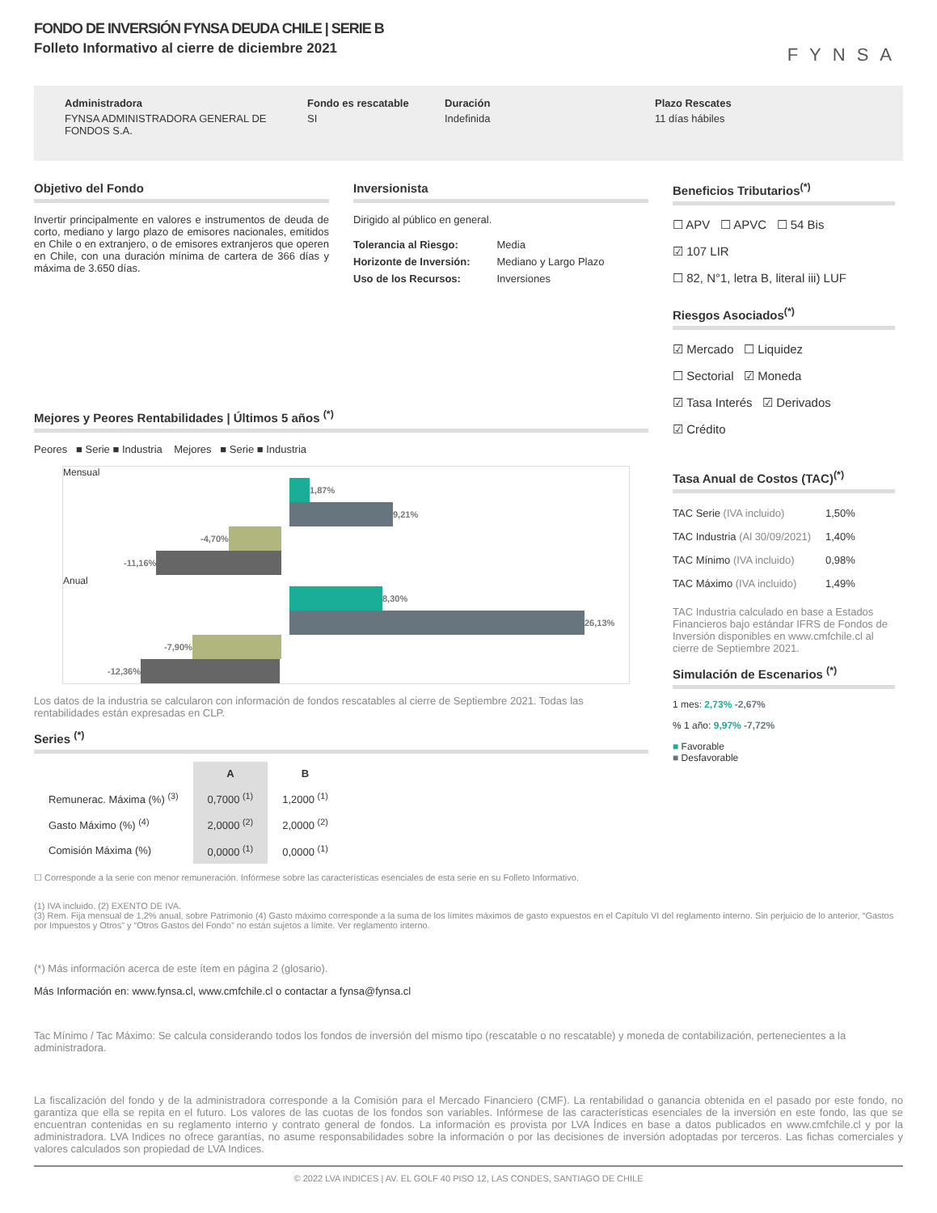FONDO DE INVERSIÓN FYNSA DEUDA CHILE | SERIE B
Folleto Informativo al cierre de diciembre 2021
FYNSA
Administradora
FYNSA ADMINISTRADORA GENERAL DE FONDOS S.A.
Fondo es rescatable
SI
Duración
Indefinida
Plazo Rescates
11 días hábiles
Objetivo del Fondo
Invertir principalmente en valores e instrumentos de deuda de corto, mediano y largo plazo de emisores nacionales, emitidos en Chile o en extranjero, o de emisores extranjeros que operen en Chile, con una duración mínima de cartera de 366 días y máxima de 3.650 días.
Inversionista
Dirigido al público en general.
| Tolerancia al Riesgo: | Media |
| Horizonte de Inversión: | Mediano y Largo Plazo |
| Uso de los Recursos: | Inversiones |
Mejores y Peores Rentabilidades | Últimos 5 años <sup>(*)</sup>
Peores ■ Serie ■ Industria Mejores ■ Serie ■ Industria
Mensual
1,87%
9,21%
-4,70%
-11,16%
Anual
8,30%
26,13%
-7,90%
-12,36%
Los datos de la industria se calcularon con información de fondos rescatables al cierre de Septiembre 2021. Todas las rentabilidades están expresadas en CLP.
Series <sup>(*)</sup>
| | A | B |
| --- | --- | --- |
| Remunerac. Máxima (%) <sup>(3)</sup> | 0,7000 <sup>(1)</sup> | 1,2000 <sup>(1)</sup> |
| Gasto Máximo (%) <sup>(4)</sup> | 2,0000 <sup>(2)</sup> | 2,0000 <sup>(2)</sup> |
| Comisión Máxima (%) | 0,0000 <sup>(1)</sup> | 0,0000 <sup>(1)</sup> |
☐ Corresponde a la serie con menor remuneración. Infórmese sobre las características esenciales de esta serie en su Folleto Informativo.
Beneficios Tributarios<sup>(*)</sup>
☐ APV ☐ APVC ☐ 54 Bis
☑ 107 LIR
☐ 82, N°1, letra B, literal iii) LUF
Riesgos Asociados<sup>(*)</sup>
☑ Mercado ☐ Liquidez
☐ Sectorial ☑ Moneda
☑ Tasa Interés ☑ Derivados
☑ Crédito
Tasa Anual de Costos (TAC)<sup>(*)</sup>
| TAC Serie (IVA incluido) | 1,50% |
| TAC Industria (Al 30/09/2021) | 1,40% |
| TAC Mínimo (IVA incluido) | 0,98% |
| TAC Máximo (IVA incluido) | 1,49% |
TAC Industria calculado en base a Estados Financieros bajo estándar IFRS de Fondos de Inversión disponibles en www.cmfchile.cl al cierre de Septiembre 2021.
Simulación de Escenarios <sup>(*)</sup>
1 mes: 2,73% -2,67%
% 1 año: 9,97% -7,72%
■ Favorable
■ Desfavorable
(1) IVA incluido. (2) EXENTO DE IVA.
(3) Rem. Fija mensual de 1,2% anual, sobre Patrimonio (4) Gasto máximo corresponde a la suma de los límites máximos de gasto expuestos en el Capítulo VI del reglamento interno. Sin perjuicio de lo anterior, “Gastos por Impuestos y Otros” y “Otros Gastos del Fondo” no están sujetos a límite. Ver reglamento interno.
(*) Más información acerca de este ítem en página 2 (glosario).
Más Información en: www.fynsa.cl, www.cmfchile.cl o contactar a fynsa@fynsa.cl
Tac Mínimo / Tac Máximo: Se calcula considerando todos los fondos de inversión del mismo tipo (rescatable o no rescatable) y moneda de contabilización, pertenecientes a la administradora.
La fiscalización del fondo y de la administradora corresponde a la Comisión para el Mercado Financiero (CMF). La rentabilidad o ganancia obtenida en el pasado por este fondo, no garantiza que ella se repita en el futuro. Los valores de las cuotas de los fondos son variables. Infórmese de las características esenciales de la inversión en este fondo, las que se encuentran contenidas en su reglamento interno y contrato general de fondos. La información es provista por LVA Índices en base a datos publicados en www.cmfchile.cl y por la administradora. LVA Indices no ofrece garantías, no asume responsabilidades sobre la información o por las decisiones de inversión adoptadas por terceros. Las fichas comerciales y valores calculados son propiedad de LVA Indices.
© 2022 LVA INDICES | AV. EL GOLF 40 PISO 12, LAS CONDES, SANTIAGO DE CHILE